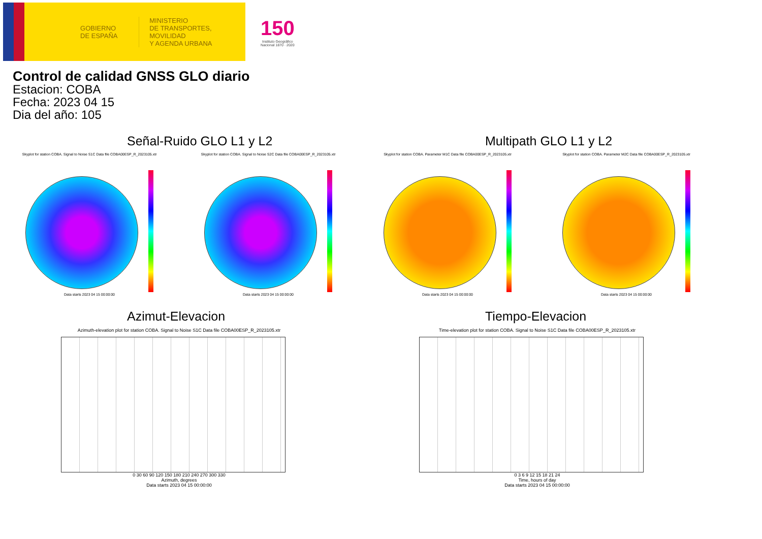GOBIERNO
DE ESPAÑA
MINISTERIO
DE TRANSPORTES, MOVILIDAD
Y AGENDA URBANA
150
Instituto Geográfico
Nacional 1870 · 2020
Control de calidad GNSS GLO diario
Estacion: COBA
Fecha: 2023 04 15
Dia del año: 105
Señal-Ruido GLO L1 y L2
Skyplot for station COBA. Signal to Noise S1C Data file COBA00ESP_R_2023105.xtr
Data starts 2023 04 15 00:00:00
Skyplot for station COBA. Signal to Noise S2C Data file COBA00ESP_R_2023105.xtr
Data starts 2023 04 15 00:00:00
Multipath GLO L1 y L2
Skyplot for station COBA. Parameter M1C Data file COBA00ESP_R_2023105.xtr
Data starts 2023 04 15 00:00:00
Skyplot for station COBA. Parameter M2C Data file COBA00ESP_R_2023105.xtr
Data starts 2023 04 15 00:00:00
Azimut-Elevacion
Azimuth-elevation plot for station COBA. Signal to Noise S1C Data file COBA00ESP_R_2023105.xtr
0 30 60 90 120 150 180 210 240 270 300 330
Azimuth, degrees
Data starts 2023 04 15 00:00:00
Tiempo-Elevacion
Time-elevation plot for station COBA. Signal to Noise S1C Data file COBA00ESP_R_2023105.xtr
0 3 6 9 12 15 18 21 24
Time, hours of day
Data starts 2023 04 15 00:00:00